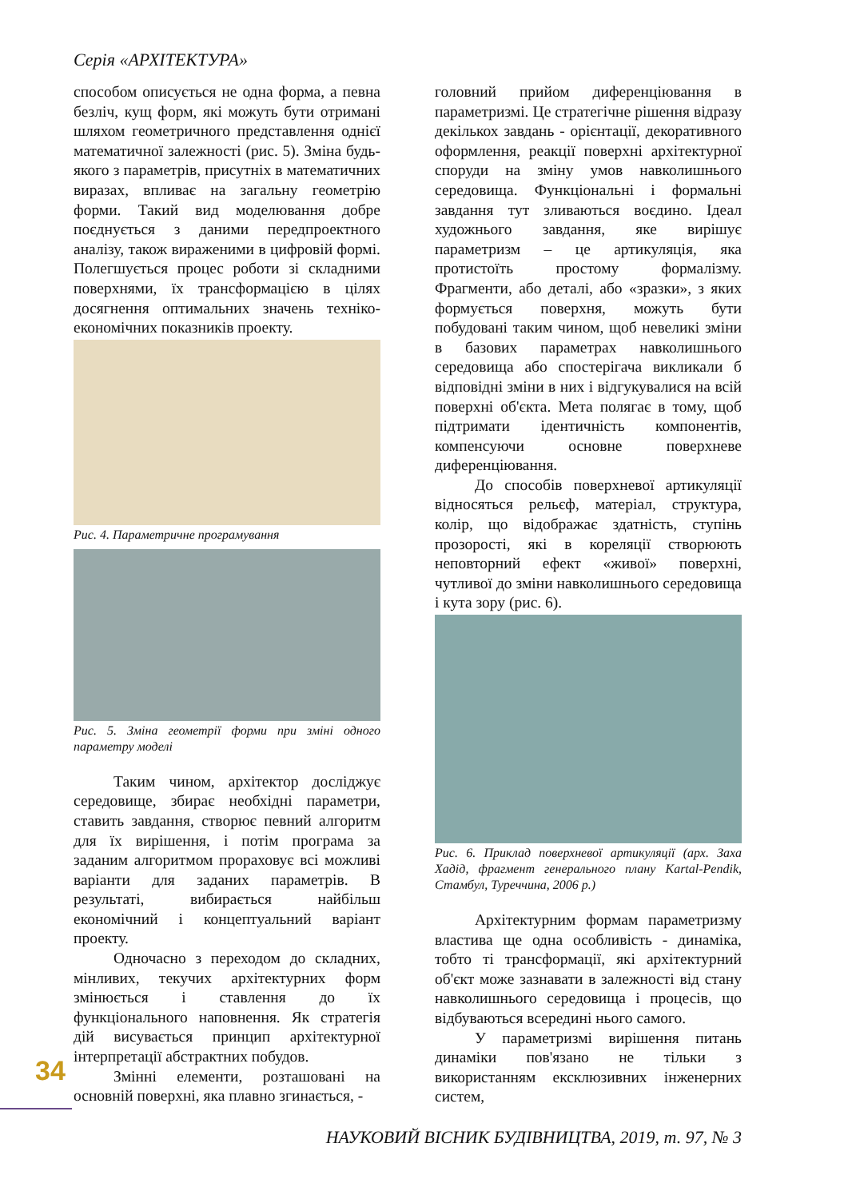Серія «АРХІТЕКТУРА»
способом описується не одна форма, а певна безліч, кущ форм, які можуть бути отримані шляхом геометричного представлення однієї математичної залежності (рис. 5). Зміна будь-якого з параметрів, присутніх в математичних виразах, впливає на загальну геометрію форми. Такий вид моделювання добре поєднується з даними передпроектного аналізу, також вираженими в цифровій формі. Полегшується процес роботи зі складними поверхнями, їх трансформацією в цілях досягнення оптимальних значень техніко-економічних показників проекту.
Рис. 4. Параметричне програмування
Рис. 5. Зміна геометрії форми при зміні одного параметру моделі
Таким чином, архітектор досліджує середовище, збирає необхідні параметри, ставить завдання, створює певний алгоритм для їх вирішення, і потім програма за заданим алгоритмом прораховує всі можливі варіанти для заданих параметрів. В результаті, вибирається найбільш економічний і концептуальний варіант проекту.
Одночасно з переходом до складних, мінливих, текучих архітектурних форм змінюється і ставлення до їх функціонального наповнення. Як стратегія дій висувається принцип архітектурної інтерпретації абстрактних побудов.
Змінні елементи, розташовані на основній поверхні, яка плавно згинається, -
головний прийом диференціювання в параметризмі. Це стратегічне рішення відразу декількох завдань - орієнтації, декоративного оформлення, реакції поверхні архітектурної споруди на зміну умов навколишнього середовища. Функціональні і формальні завдання тут зливаються воєдино. Ідеал художнього завдання, яке вирішує параметризм – це артикуляція, яка протистоїть простому формалізму. Фрагменти, або деталі, або «зразки», з яких формується поверхня, можуть бути побудовані таким чином, щоб невеликі зміни в базових параметрах навколишнього середовища або спостерігача викликали б відповідні зміни в них і відгукувалися на всій поверхні об'єкта. Мета полягає в тому, щоб підтримати ідентичність компонентів, компенсуючи основне поверхневе диференціювання.
До способів поверхневої артикуляції відносяться рельєф, матеріал, структура, колір, що відображає здатність, ступінь прозорості, які в кореляції створюють неповторний ефект «живої» поверхні, чутливої до зміни навколишнього середовища і кута зору (рис. 6).
Рис. 6. Приклад поверхневої артикуляції (арх. Заха Хадід, фрагмент генерального плану Kartal-Pendik, Стамбул, Туреччина, 2006 р.)
Архітектурним формам параметризму властива ще одна особливість - динаміка, тобто ті трансформації, які архітектурний об'єкт може зазнавати в залежності від стану навколишнього середовища і процесів, що відбуваються всередині нього самого.
У параметризмі вирішення питань динаміки пов'язано не тільки з використанням ексклюзивних інженерних систем,
34
НАУКОВИЙ ВІСНИК БУДІВНИЦТВА, 2019, т. 97, № 3